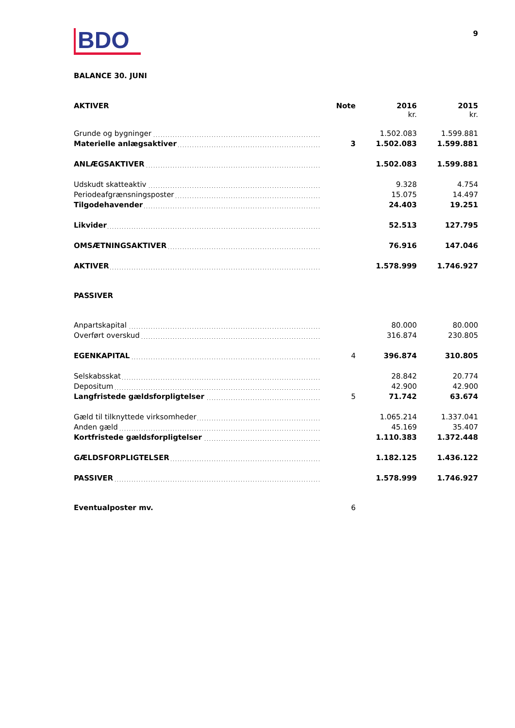9
BDO
BALANCE 30. JUNI
| AKTIVER | Note | 2016 kr. | 2015 kr. |
| --- | --- | --- | --- |
| Grunde og bygninger | | 1.502.083 | 1.599.881 |
| Materielle anlægsaktiver | 3 | 1.502.083 | 1.599.881 |
| ANLÆGSAKTIVER | | 1.502.083 | 1.599.881 |
| Udskudt skatteaktiv | | 9.328 | 4.754 |
| Periodeafgrænsningsposter | | 15.075 | 14.497 |
| Tilgodehavender | | 24.403 | 19.251 |
| Likvider | | 52.513 | 127.795 |
| OMSÆTNINGSAKTIVER | | 76.916 | 147.046 |
| AKTIVER | | 1.578.999 | 1.746.927 |
| PASSIVER | | | |
| Anpartskapital | | 80.000 | 80.000 |
| Overført overskud | | 316.874 | 230.805 |
| EGENKAPITAL | 4 | 396.874 | 310.805 |
| Selskabsskat | | 28.842 | 20.774 |
| Depositum | | 42.900 | 42.900 |
| Langfristede gældsforpligtelser | 5 | 71.742 | 63.674 |
| Gæld til tilknyttede virksomheder | | 1.065.214 | 1.337.041 |
| Anden gæld | | 45.169 | 35.407 |
| Kortfristede gældsforpligtelser | | 1.110.383 | 1.372.448 |
| GÆLDSFORPLIGTELSER | | 1.182.125 | 1.436.122 |
| PASSIVER | | 1.578.999 | 1.746.927 |
| Eventualposter mv. | 6 | | |